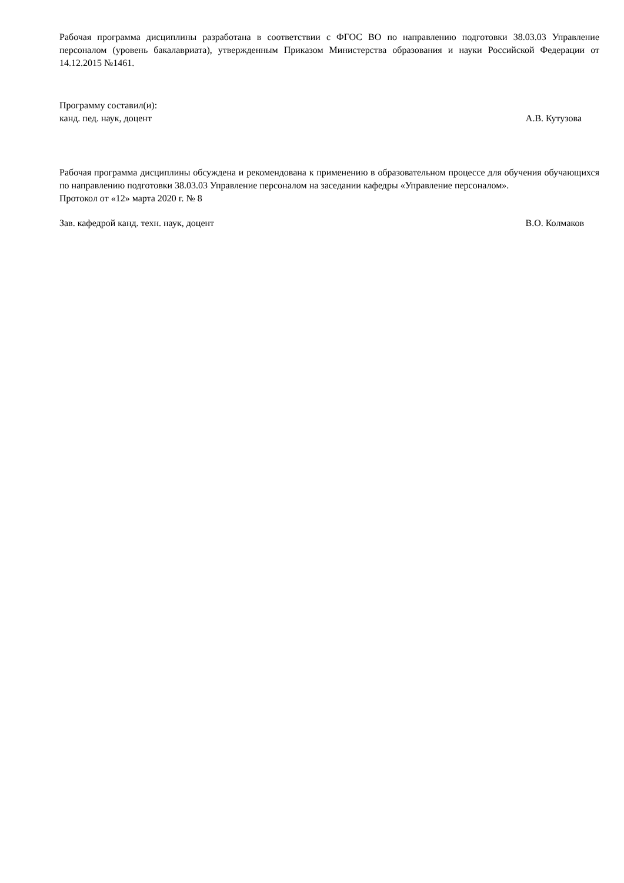Рабочая программа дисциплины разработана в соответствии с ФГОС ВО по направлению подготовки 38.03.03 Управление персоналом (уровень бакалавриата), утвержденным Приказом Министерства образования и науки Российской Федерации от 14.12.2015 №1461.
Программу составил(и):
канд. пед. наук, доцент А.В. Кутузова
Рабочая программа дисциплины обсуждена и рекомендована к применению в образовательном процессе для обучения обучающихся по направлению подготовки 38.03.03 Управление персоналом на заседании кафедры «Управление персоналом».
Протокол от «12» марта 2020 г. № 8
Зав. кафедрой канд. техн. наук, доцент В.О. Колмаков